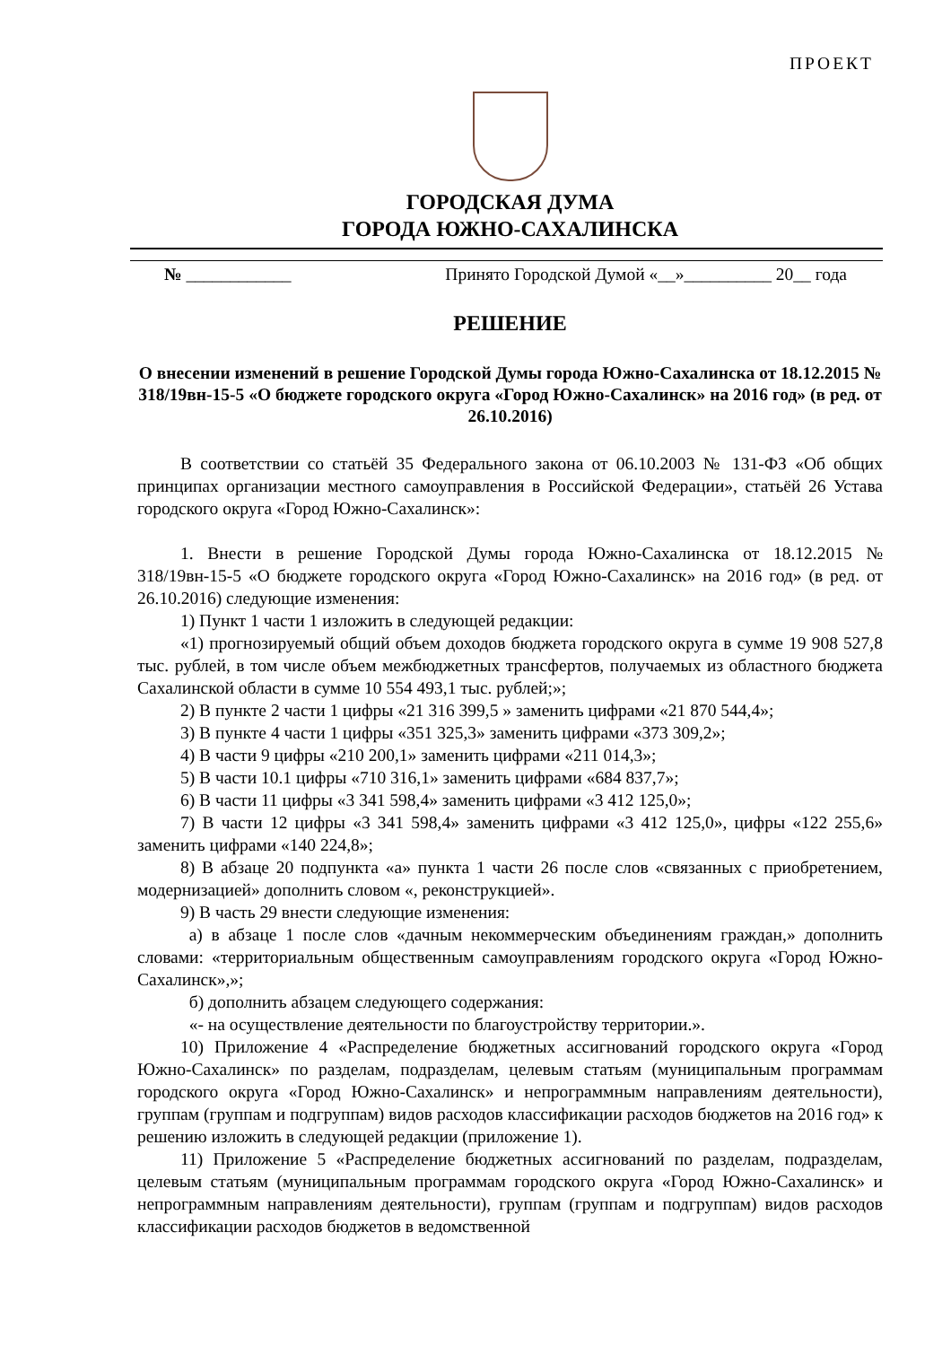ПРОЕКТ
ГОРОДСКАЯ ДУМА
ГОРОДА ЮЖНО-САХАЛИНСКА
№ ____________ Принято Городской Думой «__»__________ 20__ года
РЕШЕНИЕ
О внесении изменений в решение Городской Думы города Южно-Сахалинска от 18.12.2015 № 318/19вн-15-5 «О бюджете городского округа «Город Южно-Сахалинск» на 2016 год» (в ред. от 26.10.2016)
В соответствии со статьёй 35 Федерального закона от 06.10.2003 № 131-ФЗ «Об общих принципах организации местного самоуправления в Российской Федерации», статьёй 26 Устава городского округа «Город Южно-Сахалинск»:
1. Внести в решение Городской Думы города Южно-Сахалинска от 18.12.2015 № 318/19вн-15-5 «О бюджете городского округа «Город Южно-Сахалинск» на 2016 год» (в ред. от 26.10.2016) следующие изменения:
1) Пункт 1 части 1 изложить в следующей редакции:
«1) прогнозируемый общий объем доходов бюджета городского округа в сумме 19 908 527,8 тыс. рублей, в том числе объем межбюджетных трансфертов, получаемых из областного бюджета Сахалинской области в сумме 10 554 493,1 тыс. рублей;»;
2) В пункте 2 части 1 цифры «21 316 399,5 » заменить цифрами «21 870 544,4»;
3) В пункте 4 части 1 цифры «351 325,3» заменить цифрами «373 309,2»;
4) В части 9 цифры «210 200,1» заменить цифрами «211 014,3»;
5) В части 10.1 цифры «710 316,1» заменить цифрами «684 837,7»;
6) В части 11 цифры «3 341 598,4» заменить цифрами «3 412 125,0»;
7) В части 12 цифры «3 341 598,4» заменить цифрами «3 412 125,0», цифры «122 255,6» заменить цифрами «140 224,8»;
8) В абзаце 20 подпункта «а» пункта 1 части 26 после слов «связанных с приобретением, модернизацией» дополнить словом «, реконструкцией».
9) В часть 29 внести следующие изменения:
а) в абзаце 1 после слов «дачным некоммерческим объединениям граждан,» дополнить словами: «территориальным общественным самоуправлениям городского округа «Город Южно-Сахалинск»,»;
б) дополнить абзацем следующего содержания:
«- на осуществление деятельности по благоустройству территории.».
10) Приложение 4 «Распределение бюджетных ассигнований городского округа «Город Южно-Сахалинск» по разделам, подразделам, целевым статьям (муниципальным программам городского округа «Город Южно-Сахалинск» и непрограммным направлениям деятельности), группам (группам и подгруппам) видов расходов классификации расходов бюджетов на 2016 год» к решению изложить в следующей редакции (приложение 1).
11) Приложение 5 «Распределение бюджетных ассигнований по разделам, подразделам, целевым статьям (муниципальным программам городского округа «Город Южно-Сахалинск» и непрограммным направлениям деятельности), группам (группам и подгруппам) видов расходов классификации расходов бюджетов в ведомственной